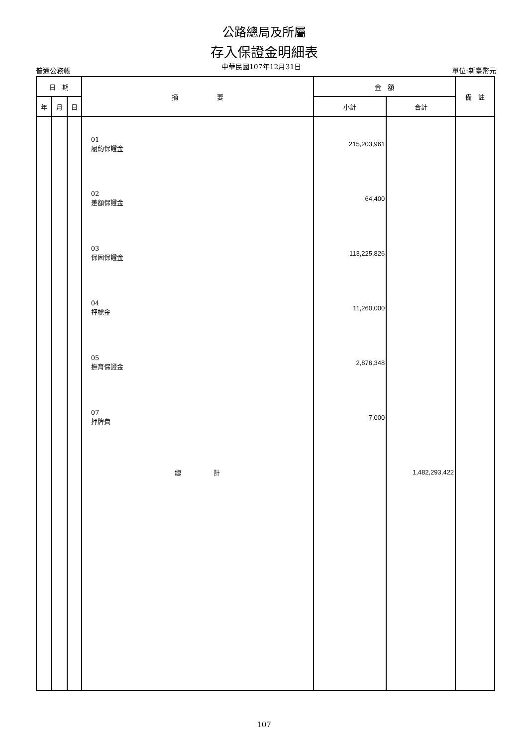公路總局及所屬
存入保證金明細表
普通公務帳 中華民國107年12月31日 單位:新臺幣元
| 日 期 | | | 摘 要 | 金 額 | | 備 註 |
| --- | --- | --- | --- | --- | --- | --- |
| 年 | 月 | 日 | | 小計 | 合計 | |
| | | | 01 履約保證金 | 215,203,961 | | |
| | | | 02 差額保證金 | 64,400 | | |
| | | | 03 保固保證金 | 113,225,826 | | |
| | | | 04 押標金 | 11,260,000 | | |
| | | | 05 撫育保證金 | 2,876,348 | | |
| | | | 07 押牌費 | 7,000 | | |
| | | | 總 計 | | 1,482,293,422 | |
107